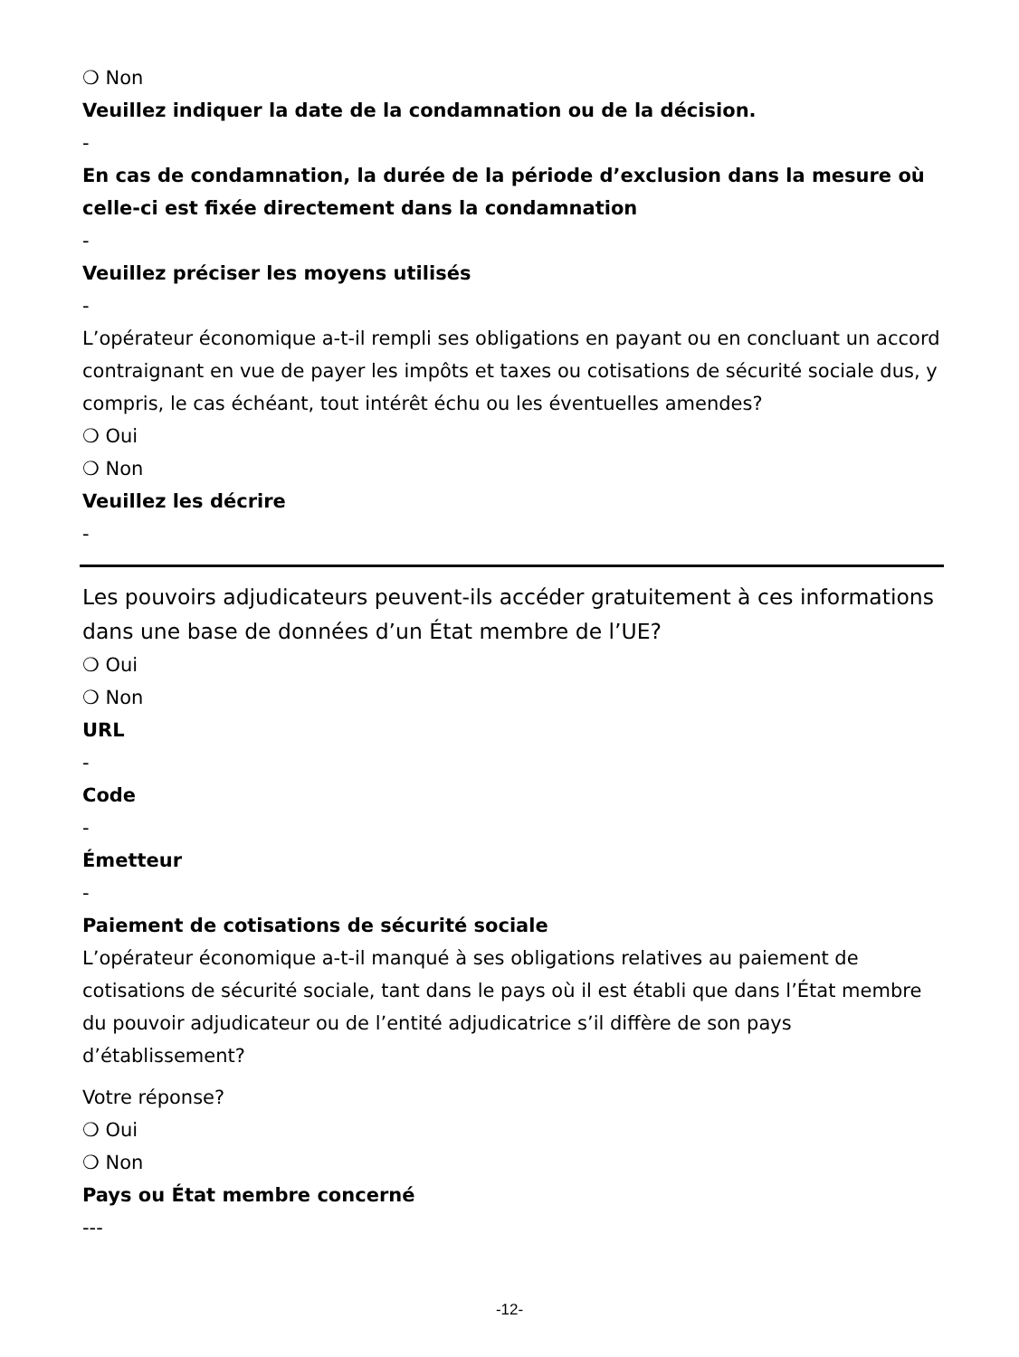❍ Non
Veuillez indiquer la date de la condamnation ou de la décision.
-
En cas de condamnation, la durée de la période d’exclusion dans la mesure où celle-ci est fixée directement dans la condamnation
-
Veuillez préciser les moyens utilisés
-
L’opérateur économique a-t-il rempli ses obligations en payant ou en concluant un accord contraignant en vue de payer les impôts et taxes ou cotisations de sécurité sociale dus, y compris, le cas échéant, tout intérêt échu ou les éventuelles amendes?
❍ Oui
❍ Non
Veuillez les décrire
-
Les pouvoirs adjudicateurs peuvent-ils accéder gratuitement à ces informations dans une base de données d’un État membre de l’UE?
❍ Oui
❍ Non
URL
-
Code
-
Émetteur
-
Paiement de cotisations de sécurité sociale
L’opérateur économique a-t-il manqué à ses obligations relatives au paiement de cotisations de sécurité sociale, tant dans le pays où il est établi que dans l’État membre du pouvoir adjudicateur ou de l’entité adjudicatrice s’il diffère de son pays d’établissement?
Votre réponse?
❍ Oui
❍ Non
Pays ou État membre concerné
---
-12-